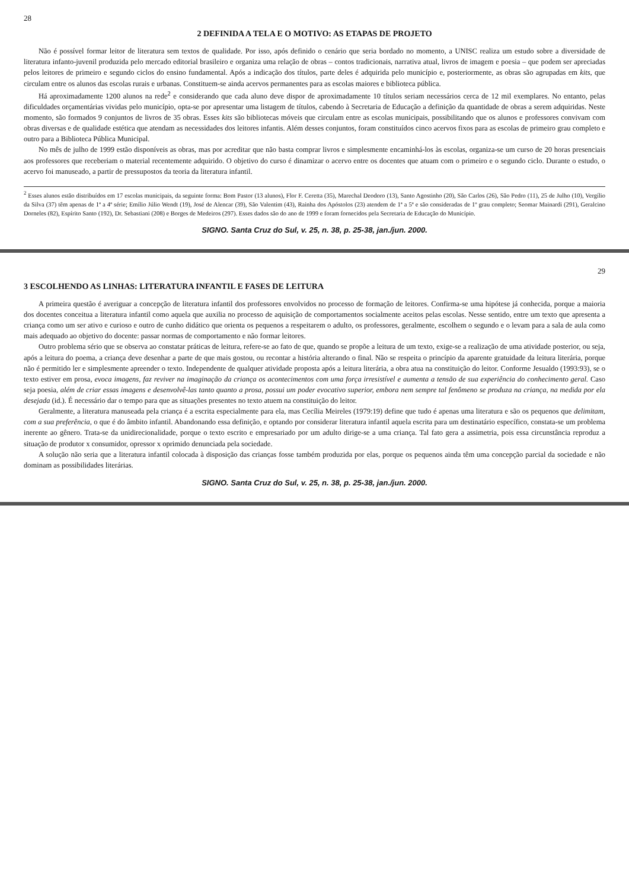28
2 DEFINIDA A TELA E O MOTIVO: AS ETAPAS DE PROJETO
Não é possível formar leitor de literatura sem textos de qualidade. Por isso, após definido o cenário que seria bordado no momento, a UNISC realiza um estudo sobre a diversidade de literatura infanto-juvenil produzida pelo mercado editorial brasileiro e organiza uma relação de obras – contos tradicionais, narrativa atual, livros de imagem e poesia – que podem ser apreciadas pelos leitores de primeiro e segundo ciclos do ensino fundamental. Após a indicação dos títulos, parte deles é adquirida pelo município e, posteriormente, as obras são agrupadas em kits, que circulam entre os alunos das escolas rurais e urbanas. Constituem-se ainda acervos permanentes para as escolas maiores e biblioteca pública.
Há aproximadamente 1200 alunos na rede<sup>2</sup> e considerando que cada aluno deve dispor de aproximadamente 10 títulos seriam necessários cerca de 12 mil exemplares. No entanto, pelas dificuldades orçamentárias vividas pelo município, opta-se por apresentar uma listagem de títulos, cabendo à Secretaria de Educação a definição da quantidade de obras a serem adquiridas. Neste momento, são formados 9 conjuntos de livros de 35 obras. Esses kits são bibliotecas móveis que circulam entre as escolas municipais, possibilitando que os alunos e professores convivam com obras diversas e de qualidade estética que atendam as necessidades dos leitores infantis. Além desses conjuntos, foram constituídos cinco acervos fixos para as escolas de primeiro grau completo e outro para a Biblioteca Pública Municipal.
No mês de julho de 1999 estão disponíveis as obras, mas por acreditar que não basta comprar livros e simplesmente encaminhá-los às escolas, organiza-se um curso de 20 horas presenciais aos professores que receberiam o material recentemente adquirido. O objetivo do curso é dinamizar o acervo entre os docentes que atuam com o primeiro e o segundo ciclo. Durante o estudo, o acervo foi manuseado, a partir de pressupostos da teoria da literatura infantil.
<sup>2</sup> Esses alunos estão distribuídos em 17 escolas municipais, da seguinte forma: Bom Pastor (13 alunos), Flor F. Ceretta (35), Marechal Deodoro (13), Santo Agostinho (20), São Carlos (26), São Pedro (11), 25 de Julho (10), Vergílio da Silva (37) têm apenas de 1ª a 4ª série; Emílio Júlio Wendt (19), José de Alencar (39), São Valentim (43), Rainha dos Apóstolos (23) atendem de 1ª a 5ª e são consideradas de 1º grau completo; Seomar Mainardi (291), Geralcino Dorneles (82), Espírito Santo (192), Dr. Sebastiani (208) e Borges de Medeiros (297). Esses dados são do ano de 1999 e foram fornecidos pela Secretaria de Educação do Município.
SIGNO. Santa Cruz do Sul, v. 25, n. 38, p. 25-38, jan./jun. 2000.
29
3 ESCOLHENDO AS LINHAS: LITERATURA INFANTIL E FASES DE LEITURA
A primeira questão é averiguar a concepção de literatura infantil dos professores envolvidos no processo de formação de leitores. Confirma-se uma hipótese já conhecida, porque a maioria dos docentes conceitua a literatura infantil como aquela que auxilia no processo de aquisição de comportamentos socialmente aceitos pelas escolas. Nesse sentido, entre um texto que apresenta a criança como um ser ativo e curioso e outro de cunho didático que orienta os pequenos a respeitarem o adulto, os professores, geralmente, escolhem o segundo e o levam para a sala de aula como mais adequado ao objetivo do docente: passar normas de comportamento e não formar leitores.
Outro problema sério que se observa ao constatar práticas de leitura, refere-se ao fato de que, quando se propõe a leitura de um texto, exige-se a realização de uma atividade posterior, ou seja, após a leitura do poema, a criança deve desenhar a parte de que mais gostou, ou recontar a história alterando o final. Não se respeita o princípio da aparente gratuidade da leitura literária, porque não é permitido ler e simplesmente apreender o texto. Independente de qualquer atividade proposta após a leitura literária, a obra atua na constituição do leitor. Conforme Jesualdo (1993:93), se o texto estiver em prosa, evoca imagens, faz reviver na imaginação da criança os acontecimentos com uma força irresistível e aumenta a tensão de sua experiência do conhecimento geral. Caso seja poesia, além de criar essas imagens e desenvolvê-las tanto quanto a prosa, possui um poder evocativo superior, embora nem sempre tal fenômeno se produza na criança, na medida por ela desejada (id.). É necessário dar o tempo para que as situações presentes no texto atuem na constituição do leitor.
Geralmente, a literatura manuseada pela criança é a escrita especialmente para ela, mas Cecília Meireles (1979:19) define que tudo é apenas uma literatura e são os pequenos que delimitam, com a sua preferência, o que é do âmbito infantil. Abandonando essa definição, e optando por considerar literatura infantil aquela escrita para um destinatário específico, constata-se um problema inerente ao gênero. Trata-se da unidirecionalidade, porque o texto escrito e empresariado por um adulto dirige-se a uma criança. Tal fato gera a assimetria, pois essa circunstância reproduz a situação de produtor x consumidor, opressor x oprimido denunciada pela sociedade.
A solução não seria que a literatura infantil colocada à disposição das crianças fosse também produzida por elas, porque os pequenos ainda têm uma concepção parcial da sociedade e não dominam as possibilidades literárias.
SIGNO. Santa Cruz do Sul, v. 25, n. 38, p. 25-38, jan./jun. 2000.